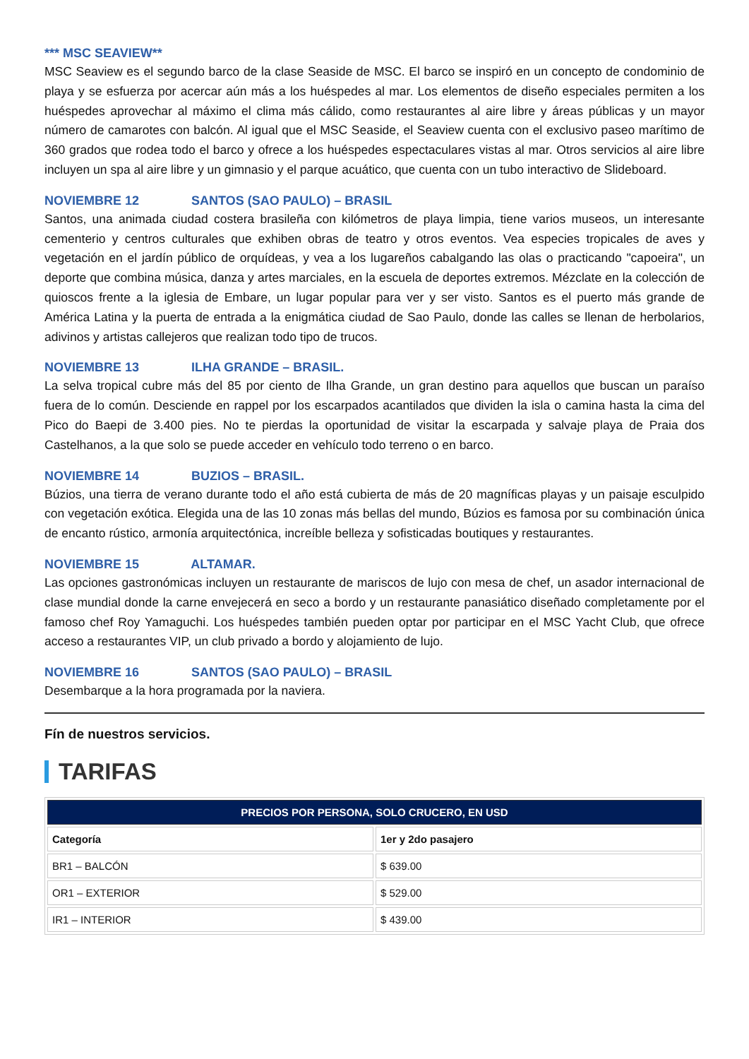*** MSC SEAVIEW**
MSC Seaview es el segundo barco de la clase Seaside de MSC. El barco se inspiró en un concepto de condominio de playa y se esfuerza por acercar aún más a los huéspedes al mar. Los elementos de diseño especiales permiten a los huéspedes aprovechar al máximo el clima más cálido, como restaurantes al aire libre y áreas públicas y un mayor número de camarotes con balcón. Al igual que el MSC Seaside, el Seaview cuenta con el exclusivo paseo marítimo de 360 grados que rodea todo el barco y ofrece a los huéspedes espectaculares vistas al mar. Otros servicios al aire libre incluyen un spa al aire libre y un gimnasio y el parque acuático, que cuenta con un tubo interactivo de Slideboard.
NOVIEMBRE 12 SANTOS (SAO PAULO) – BRASIL
Santos, una animada ciudad costera brasileña con kilómetros de playa limpia, tiene varios museos, un interesante cementerio y centros culturales que exhiben obras de teatro y otros eventos. Vea especies tropicales de aves y vegetación en el jardín público de orquídeas, y vea a los lugareños cabalgando las olas o practicando "capoeira", un deporte que combina música, danza y artes marciales, en la escuela de deportes extremos. Mézclate en la colección de quioscos frente a la iglesia de Embare, un lugar popular para ver y ser visto. Santos es el puerto más grande de América Latina y la puerta de entrada a la enigmática ciudad de Sao Paulo, donde las calles se llenan de herbolarios, adivinos y artistas callejeros que realizan todo tipo de trucos.
NOVIEMBRE 13 ILHA GRANDE – BRASIL.
La selva tropical cubre más del 85 por ciento de Ilha Grande, un gran destino para aquellos que buscan un paraíso fuera de lo común. Desciende en rappel por los escarpados acantilados que dividen la isla o camina hasta la cima del Pico do Baepi de 3.400 pies. No te pierdas la oportunidad de visitar la escarpada y salvaje playa de Praia dos Castelhanos, a la que solo se puede acceder en vehículo todo terreno o en barco.
NOVIEMBRE 14 BUZIOS – BRASIL.
Búzios, una tierra de verano durante todo el año está cubierta de más de 20 magníficas playas y un paisaje esculpido con vegetación exótica. Elegida una de las 10 zonas más bellas del mundo, Búzios es famosa por su combinación única de encanto rústico, armonía arquitectónica, increíble belleza y sofisticadas boutiques y restaurantes.
NOVIEMBRE 15 ALTAMAR.
Las opciones gastronómicas incluyen un restaurante de mariscos de lujo con mesa de chef, un asador internacional de clase mundial donde la carne envejecerá en seco a bordo y un restaurante panasiático diseñado completamente por el famoso chef Roy Yamaguchi. Los huéspedes también pueden optar por participar en el MSC Yacht Club, que ofrece acceso a restaurantes VIP, un club privado a bordo y alojamiento de lujo.
NOVIEMBRE 16 SANTOS (SAO PAULO) – BRASIL
Desembarque a la hora programada por la naviera.
Fín de nuestros servicios.
TARIFAS
| PRECIOS POR PERSONA, SOLO CRUCERO, EN USD | |
| --- | --- |
| Categoría | 1er y 2do pasajero |
| BR1 – BALCÓN | $ 639.00 |
| OR1 – EXTERIOR | $ 529.00 |
| IR1 – INTERIOR | $ 439.00 |